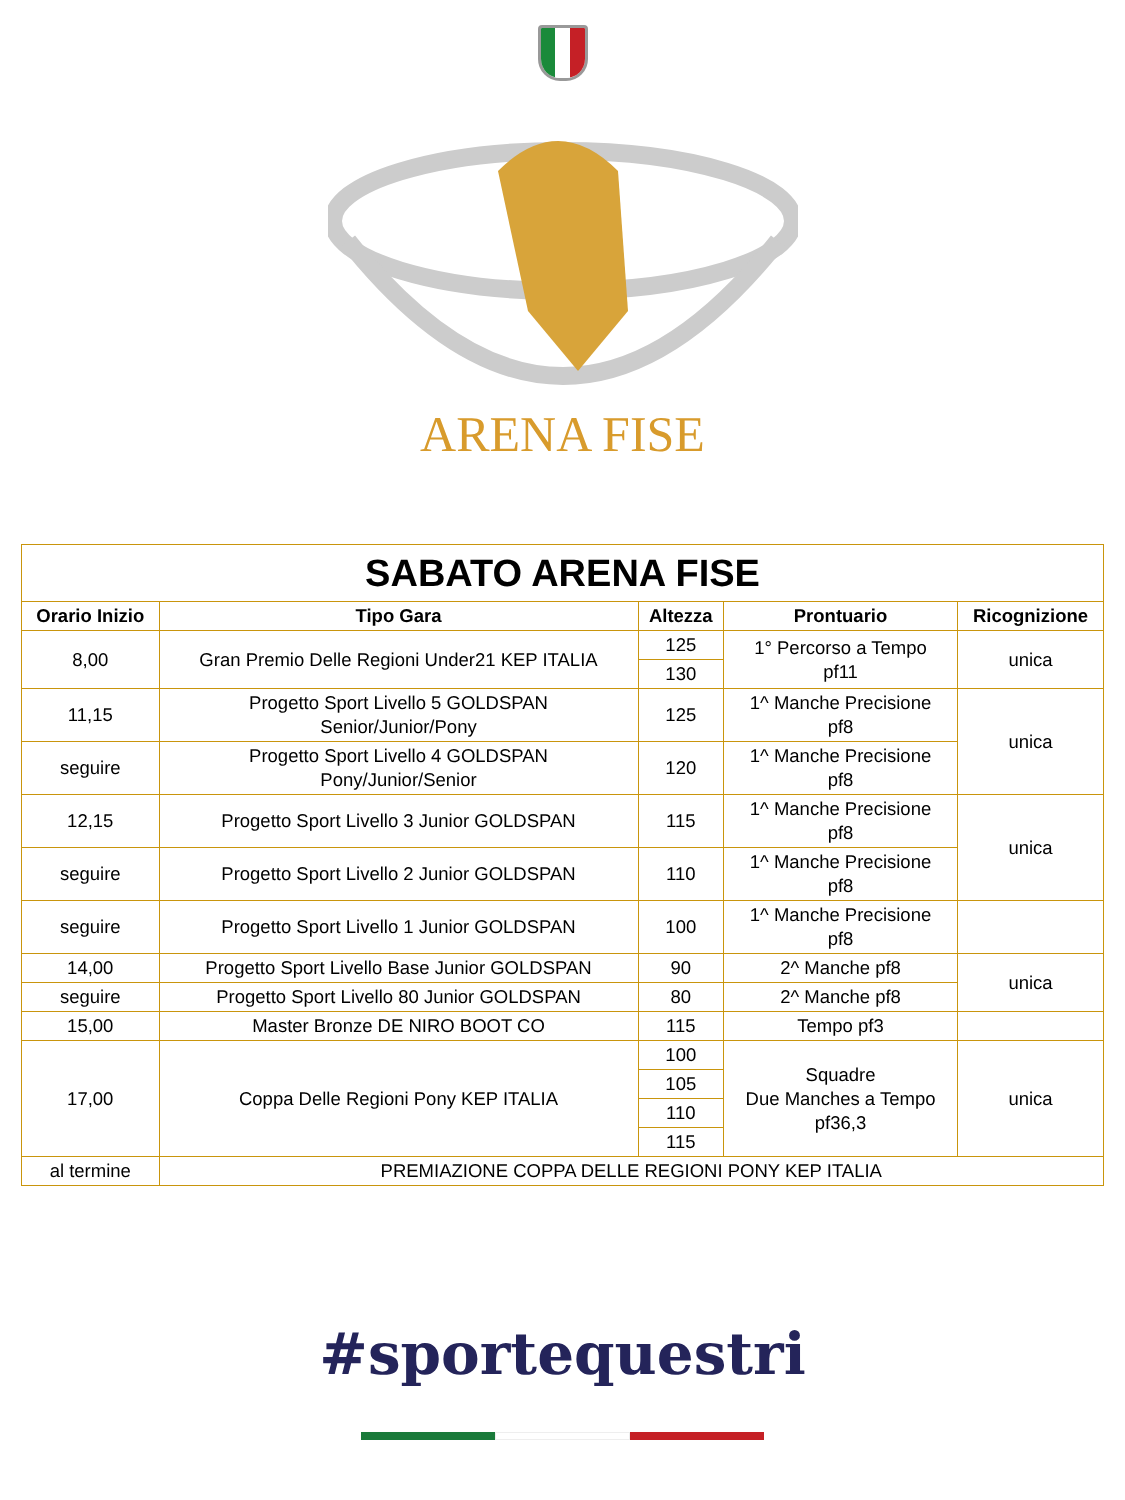ARENA FISE
| SABATO ARENA FISE | | | | |
| Orario Inizio | Tipo Gara | Altezza | Prontuario | Ricognizione |
| 8,00 | Gran Premio Delle Regioni Under21 KEP ITALIA | 125 | 1° Percorso a Tempo pf11 | unica |
| | | 130 | | |
| 11,15 | Progetto Sport Livello 5 GOLDSPAN Senior/Junior/Pony | 125 | 1^ Manche Precisione pf8 | unica |
| seguire | Progetto Sport Livello 4 GOLDSPAN Pony/Junior/Senior | 120 | 1^ Manche Precisione pf8 | |
| 12,15 | Progetto Sport Livello 3 Junior GOLDSPAN | 115 | 1^ Manche Precisione pf8 | unica |
| seguire | Progetto Sport Livello 2 Junior GOLDSPAN | 110 | 1^ Manche Precisione pf8 | |
| seguire | Progetto Sport Livello 1 Junior GOLDSPAN | 100 | 1^ Manche Precisione pf8 | |
| 14,00 | Progetto Sport Livello Base Junior GOLDSPAN | 90 | 2^ Manche pf8 | unica |
| seguire | Progetto Sport Livello 80 Junior GOLDSPAN | 80 | 2^ Manche pf8 | |
| 15,00 | Master Bronze DE NIRO BOOT CO | 115 | Tempo pf3 | |
| 17,00 | Coppa Delle Regioni Pony KEP ITALIA | 100 | Squadre Due Manches a Tempo pf36,3 | unica |
| | | 105 | | |
| | | 110 | | |
| | | 115 | | |
| al termine | PREMIAZIONE COPPA DELLE REGIONI PONY KEP ITALIA | | | |
#sportequestri